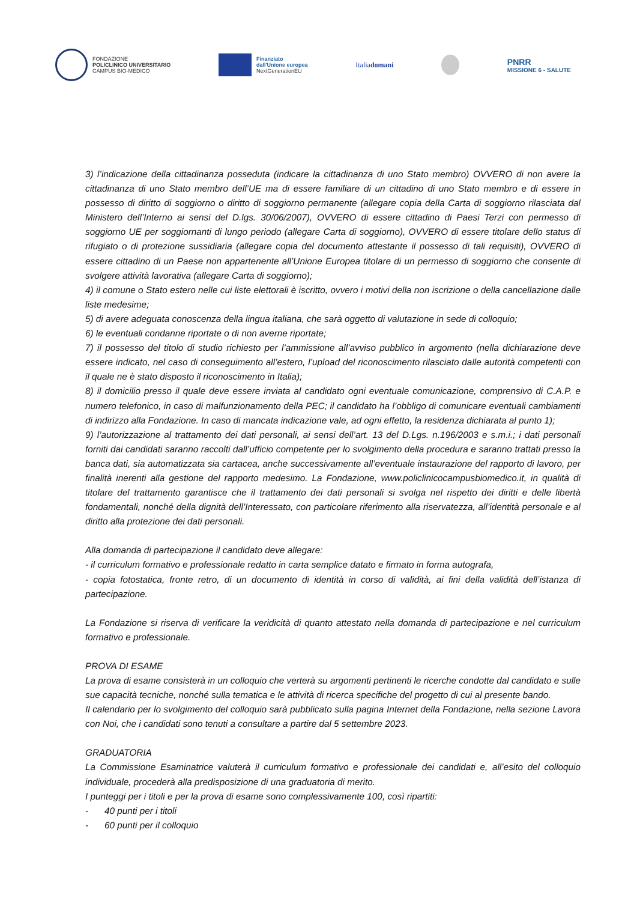FONDAZIONE
POLICLINICO UNIVERSITARIO
CAMPUS BIO-MEDICO
Finanziato
dall'Unione europea
NextGenerationEU
Italiadomani
PNRR
MISSIONE 6 - SALUTE
3) l’indicazione della cittadinanza posseduta (indicare la cittadinanza di uno Stato membro) OVVERO di non avere la cittadinanza di uno Stato membro dell’UE ma di essere familiare di un cittadino di uno Stato membro e di essere in possesso di diritto di soggiorno o diritto di soggiorno permanente (allegare copia della Carta di soggiorno rilasciata dal Ministero dell’Interno ai sensi del D.lgs. 30/06/2007), OVVERO di essere cittadino di Paesi Terzi con permesso di soggiorno UE per soggiornanti di lungo periodo (allegare Carta di soggiorno), OVVERO di essere titolare dello status di rifugiato o di protezione sussidiaria (allegare copia del documento attestante il possesso di tali requisiti), OVVERO di essere cittadino di un Paese non appartenente all’Unione Europea titolare di un permesso di soggiorno che consente di svolgere attività lavorativa (allegare Carta di soggiorno);
4) il comune o Stato estero nelle cui liste elettorali è iscritto, ovvero i motivi della non iscrizione o della cancellazione dalle liste medesime;
5) di avere adeguata conoscenza della lingua italiana, che sarà oggetto di valutazione in sede di colloquio;
6) le eventuali condanne riportate o di non averne riportate;
7) il possesso del titolo di studio richiesto per l’ammissione all’avviso pubblico in argomento (nella dichiarazione deve essere indicato, nel caso di conseguimento all’estero, l’upload del riconoscimento rilasciato dalle autorità competenti con il quale ne è stato disposto il riconoscimento in Italia);
8) il domicilio presso il quale deve essere inviata al candidato ogni eventuale comunicazione, comprensivo di C.A.P. e numero telefonico, in caso di malfunzionamento della PEC; il candidato ha l’obbligo di comunicare eventuali cambiamenti di indirizzo alla Fondazione. In caso di mancata indicazione vale, ad ogni effetto, la residenza dichiarata al punto 1);
9) l’autorizzazione al trattamento dei dati personali, ai sensi dell’art. 13 del D.Lgs. n.196/2003 e s.m.i.; i dati personali forniti dai candidati saranno raccolti dall’ufficio competente per lo svolgimento della procedura e saranno trattati presso la banca dati, sia automatizzata sia cartacea, anche successivamente all’eventuale instaurazione del rapporto di lavoro, per finalità inerenti alla gestione del rapporto medesimo. La Fondazione, www.policlinicocampusbiomedico.it, in qualità di titolare del trattamento garantisce che il trattamento dei dati personali si svolga nel rispetto dei diritti e delle libertà fondamentali, nonché della dignità dell’Interessato, con particolare riferimento alla riservatezza, all’identità personale e al diritto alla protezione dei dati personali.
Alla domanda di partecipazione il candidato deve allegare:
- il curriculum formativo e professionale redatto in carta semplice datato e firmato in forma autografa,
- copia fotostatica, fronte retro, di un documento di identità in corso di validità, ai fini della validità dell’istanza di partecipazione.
La Fondazione si riserva di verificare la veridicità di quanto attestato nella domanda di partecipazione e nel curriculum formativo e professionale.
PROVA DI ESAME
La prova di esame consisterà in un colloquio che verterà su argomenti pertinenti le ricerche condotte dal candidato e sulle sue capacità tecniche, nonché sulla tematica e le attività di ricerca specifiche del progetto di cui al presente bando.
Il calendario per lo svolgimento del colloquio sarà pubblicato sulla pagina Internet della Fondazione, nella sezione Lavora con Noi, che i candidati sono tenuti a consultare a partire dal 5 settembre 2023.
GRADUATORIA
La Commissione Esaminatrice valuterà il curriculum formativo e professionale dei candidati e, all’esito del colloquio individuale, procederà alla predisposizione di una graduatoria di merito.
I punteggi per i titoli e per la prova di esame sono complessivamente 100, così ripartiti:
- 40 punti per i titoli
- 60 punti per il colloquio